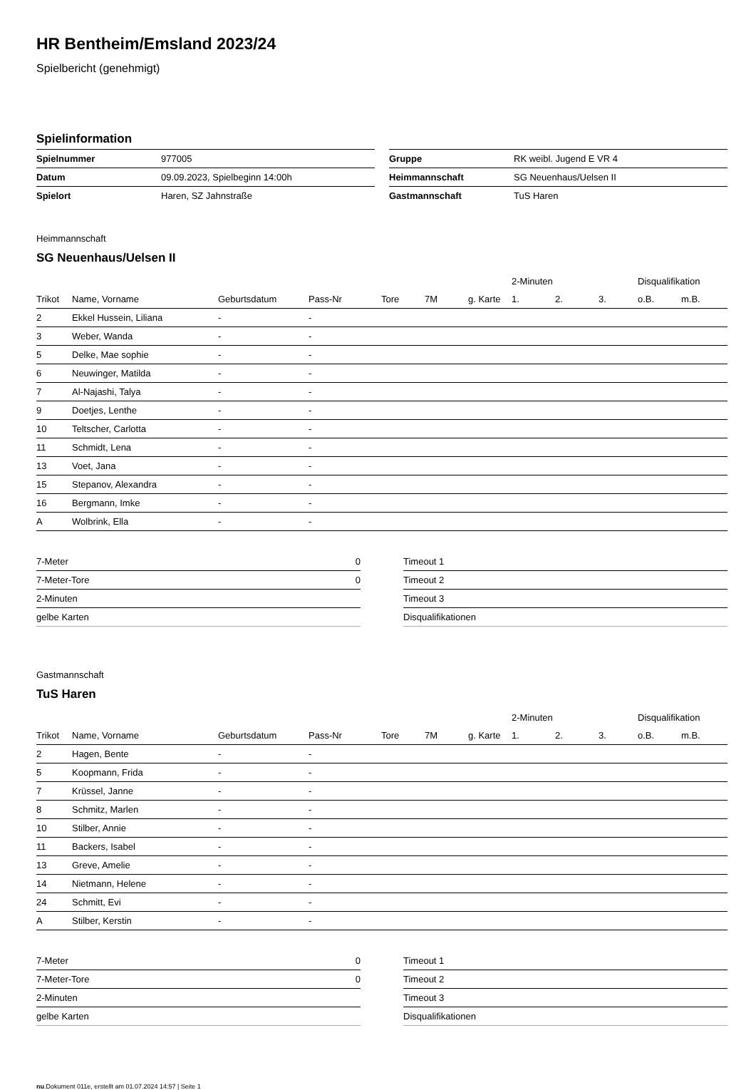HR Bentheim/Emsland 2023/24
Spielbericht (genehmigt)
Spielinformation
| Spielnummer | 977005 |
| Datum | 09.09.2023, Spielbeginn 14:00h |
| Spielort | Haren, SZ Jahnstraße |
| Gruppe | RK weibl. Jugend E VR 4 |
| Heimmannschaft | SG Neuenhaus/Uelsen II |
| Gastmannschaft | TuS Haren |
Heimmannschaft
SG Neuenhaus/Uelsen II
| | | | | | | | 2-Minuten | | | Disqualifikation | |
| --- | --- | --- | --- | --- | --- | --- | --- | --- | --- | --- | --- |
| Trikot | Name, Vorname | Geburtsdatum | Pass-Nr | Tore | 7M | g. Karte | 1. | 2. | 3. | o.B. | m.B. |
| 2 | Ekkel Hussein, Liliana | - | - | | | | | | | | |
| 3 | Weber, Wanda | - | - | | | | | | | | |
| 5 | Delke, Mae sophie | - | - | | | | | | | | |
| 6 | Neuwinger, Matilda | - | - | | | | | | | | |
| 7 | Al-Najashi, Talya | - | - | | | | | | | | |
| 9 | Doetjes, Lenthe | - | - | | | | | | | | |
| 10 | Teltscher, Carlotta | - | - | | | | | | | | |
| 11 | Schmidt, Lena | - | - | | | | | | | | |
| 13 | Voet, Jana | - | - | | | | | | | | |
| 15 | Stepanov, Alexandra | - | - | | | | | | | | |
| 16 | Bergmann, Imke | - | - | | | | | | | | |
| A | Wolbrink, Ella | - | - | | | | | | | | |
| 7-Meter | 0 |
| 7-Meter-Tore | 0 |
| 2-Minuten | |
| gelbe Karten | |
| Timeout 1 |
| Timeout 2 |
| Timeout 3 |
| Disqualifikationen |
Gastmannschaft
TuS Haren
| | | | | | | | 2-Minuten | | | Disqualifikation | |
| --- | --- | --- | --- | --- | --- | --- | --- | --- | --- | --- | --- |
| Trikot | Name, Vorname | Geburtsdatum | Pass-Nr | Tore | 7M | g. Karte | 1. | 2. | 3. | o.B. | m.B. |
| 2 | Hagen, Bente | - | - | | | | | | | | |
| 5 | Koopmann, Frida | - | - | | | | | | | | |
| 7 | Krüssel, Janne | - | - | | | | | | | | |
| 8 | Schmitz, Marlen | - | - | | | | | | | | |
| 10 | Stilber, Annie | - | - | | | | | | | | |
| 11 | Backers, Isabel | - | - | | | | | | | | |
| 13 | Greve, Amelie | - | - | | | | | | | | |
| 14 | Nietmann, Helene | - | - | | | | | | | | |
| 24 | Schmitt, Evi | - | - | | | | | | | | |
| A | Stilber, Kerstin | - | - | | | | | | | | |
| 7-Meter | 0 |
| 7-Meter-Tore | 0 |
| 2-Minuten | |
| gelbe Karten | |
| Timeout 1 |
| Timeout 2 |
| Timeout 3 |
| Disqualifikationen |
nu.Dokument 011e, erstellt am 01.07.2024 14:57 | Seite 1